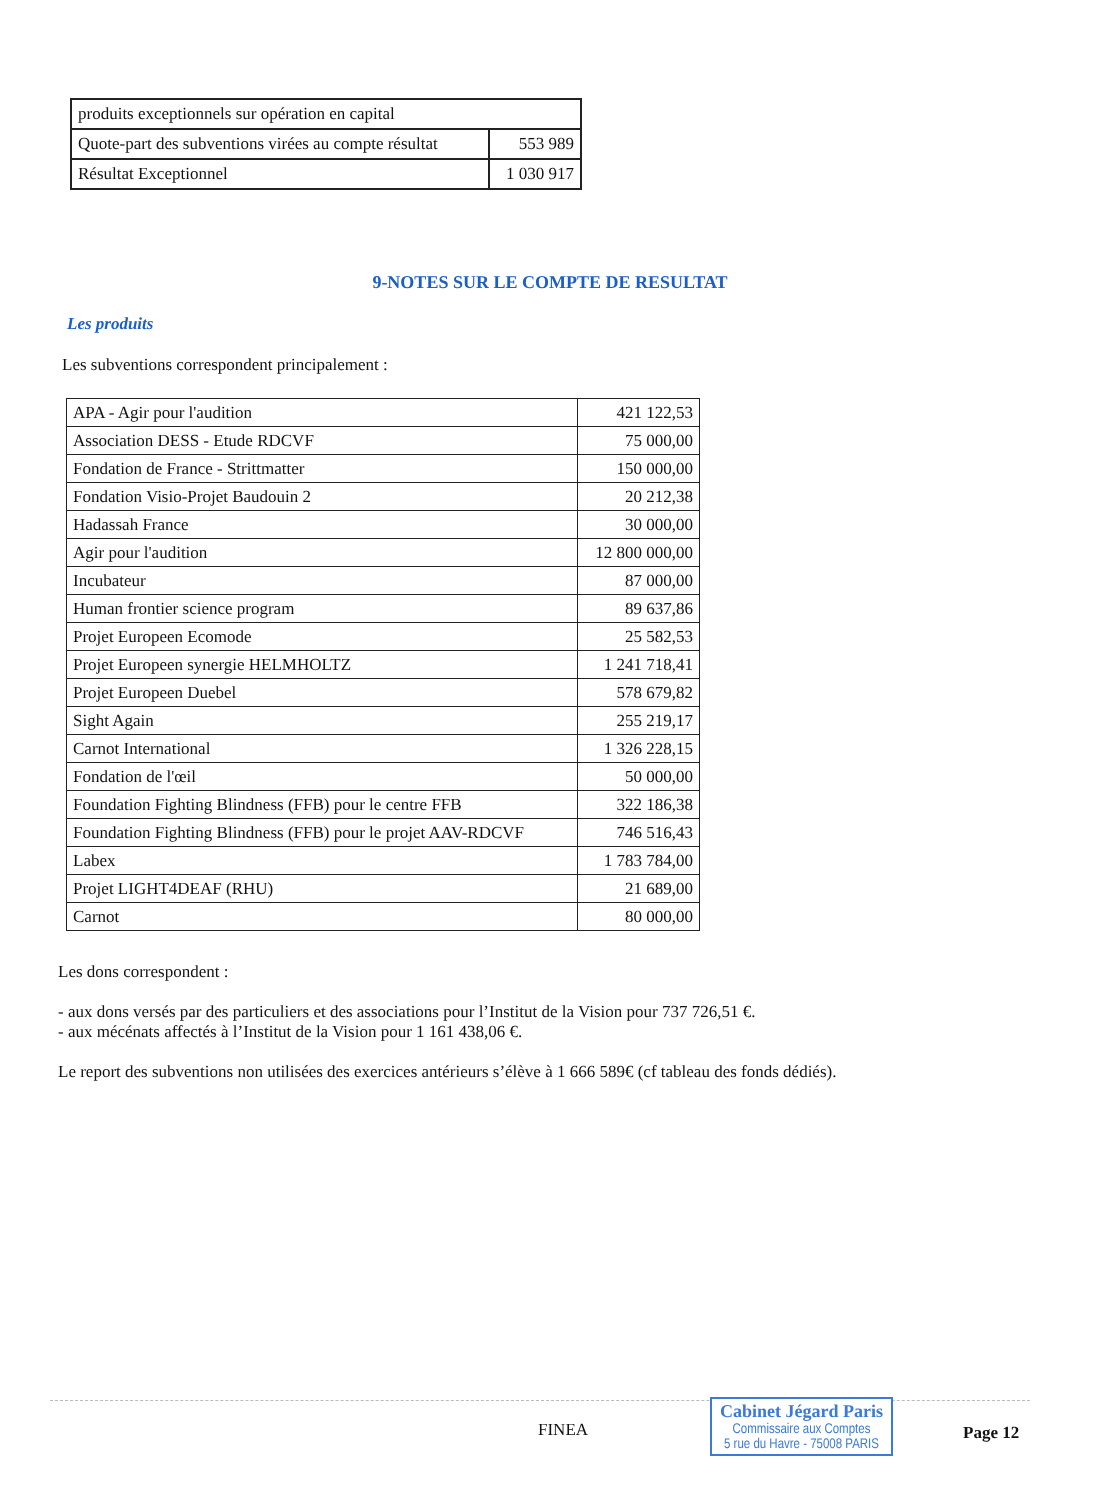| produits exceptionnels sur opération en capital | |
| Quote-part des subventions virées au compte résultat | 553 989 |
| Résultat Exceptionnel | 1 030 917 |
9-NOTES SUR LE COMPTE DE RESULTAT
Les produits
Les subventions correspondent principalement :
| APA - Agir pour l'audition | 421 122,53 |
| Association DESS - Etude RDCVF | 75 000,00 |
| Fondation de France - Strittmatter | 150 000,00 |
| Fondation Visio-Projet Baudouin 2 | 20 212,38 |
| Hadassah France | 30 000,00 |
| Agir pour l'audition | 12 800 000,00 |
| Incubateur | 87 000,00 |
| Human frontier science program | 89 637,86 |
| Projet Europeen Ecomode | 25 582,53 |
| Projet Europeen synergie HELMHOLTZ | 1 241 718,41 |
| Projet Europeen Duebel | 578 679,82 |
| Sight Again | 255 219,17 |
| Carnot International | 1 326 228,15 |
| Fondation de l'œil | 50 000,00 |
| Foundation Fighting Blindness (FFB) pour le centre FFB | 322 186,38 |
| Foundation Fighting Blindness (FFB) pour le projet AAV-RDCVF | 746 516,43 |
| Labex | 1 783 784,00 |
| Projet LIGHT4DEAF (RHU) | 21 689,00 |
| Carnot | 80 000,00 |
Les dons correspondent :
- aux dons versés par des particuliers et des associations pour l’Institut de la Vision pour 737 726,51 €.
- aux mécénats affectés à l’Institut de la Vision pour 1 161 438,06 €.
Le report des subventions non utilisées des exercices antérieurs s’élève à 1 666 589€ (cf tableau des fonds dédiés).
FINEA
Cabinet Jégard Paris
Commissaire aux Comptes
5 rue du Havre - 75008 PARIS
Page 12